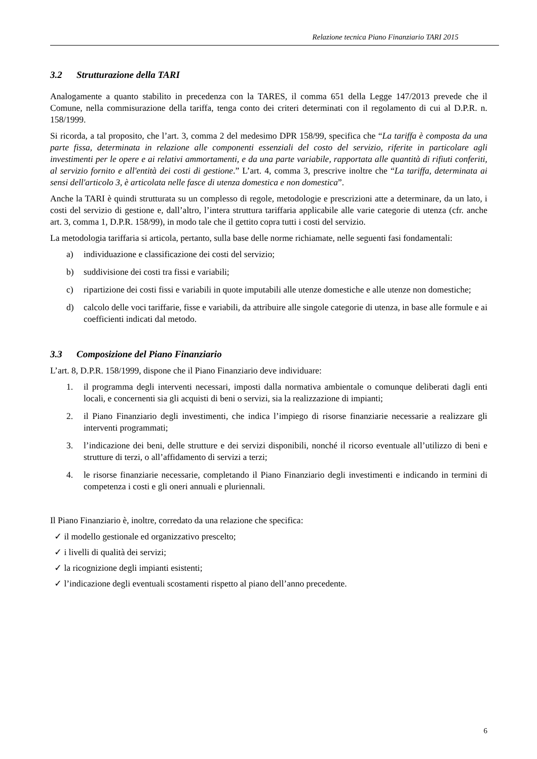Relazione tecnica Piano Finanziario TARI 2015
3.2 Strutturazione della TARI
Analogamente a quanto stabilito in precedenza con la TARES, il comma 651 della Legge 147/2013 prevede che il Comune, nella commisurazione della tariffa, tenga conto dei criteri determinati con il regolamento di cui al D.P.R. n. 158/1999.
Si ricorda, a tal proposito, che l’art. 3, comma 2 del medesimo DPR 158/99, specifica che “La tariffa è composta da una parte fissa, determinata in relazione alle componenti essenziali del costo del servizio, riferite in particolare agli investimenti per le opere e ai relativi ammortamenti, e da una parte variabile, rapportata alle quantità di rifiuti conferiti, al servizio fornito e all'entità dei costi di gestione.” L’art. 4, comma 3, prescrive inoltre che “La tariffa, determinata ai sensi dell'articolo 3, è articolata nelle fasce di utenza domestica e non domestica”.
Anche la TARI è quindi strutturata su un complesso di regole, metodologie e prescrizioni atte a determinare, da un lato, i costi del servizio di gestione e, dall’altro, l’intera struttura tariffaria applicabile alle varie categorie di utenza (cfr. anche art. 3, comma 1, D.P.R. 158/99), in modo tale che il gettito copra tutti i costi del servizio.
La metodologia tariffaria si articola, pertanto, sulla base delle norme richiamate, nelle seguenti fasi fondamentali:
a) individuazione e classificazione dei costi del servizio;
b) suddivisione dei costi tra fissi e variabili;
c) ripartizione dei costi fissi e variabili in quote imputabili alle utenze domestiche e alle utenze non domestiche;
d) calcolo delle voci tariffarie, fisse e variabili, da attribuire alle singole categorie di utenza, in base alle formule e ai coefficienti indicati dal metodo.
3.3 Composizione del Piano Finanziario
L’art. 8, D.P.R. 158/1999, dispone che il Piano Finanziario deve individuare:
1. il programma degli interventi necessari, imposti dalla normativa ambientale o comunque deliberati dagli enti locali, e concernenti sia gli acquisti di beni o servizi, sia la realizzazione di impianti;
2. il Piano Finanziario degli investimenti, che indica l’impiego di risorse finanziarie necessarie a realizzare gli interventi programmati;
3. l’indicazione dei beni, delle strutture e dei servizi disponibili, nonché il ricorso eventuale all’utilizzo di beni e strutture di terzi, o all’affidamento di servizi a terzi;
4. le risorse finanziarie necessarie, completando il Piano Finanziario degli investimenti e indicando in termini di competenza i costi e gli oneri annuali e pluriennali.
Il Piano Finanziario è, inoltre, corredato da una relazione che specifica:
✓ il modello gestionale ed organizzativo prescelto;
✓ i livelli di qualità dei servizi;
✓ la ricognizione degli impianti esistenti;
✓ l’indicazione degli eventuali scostamenti rispetto al piano dell’anno precedente.
6